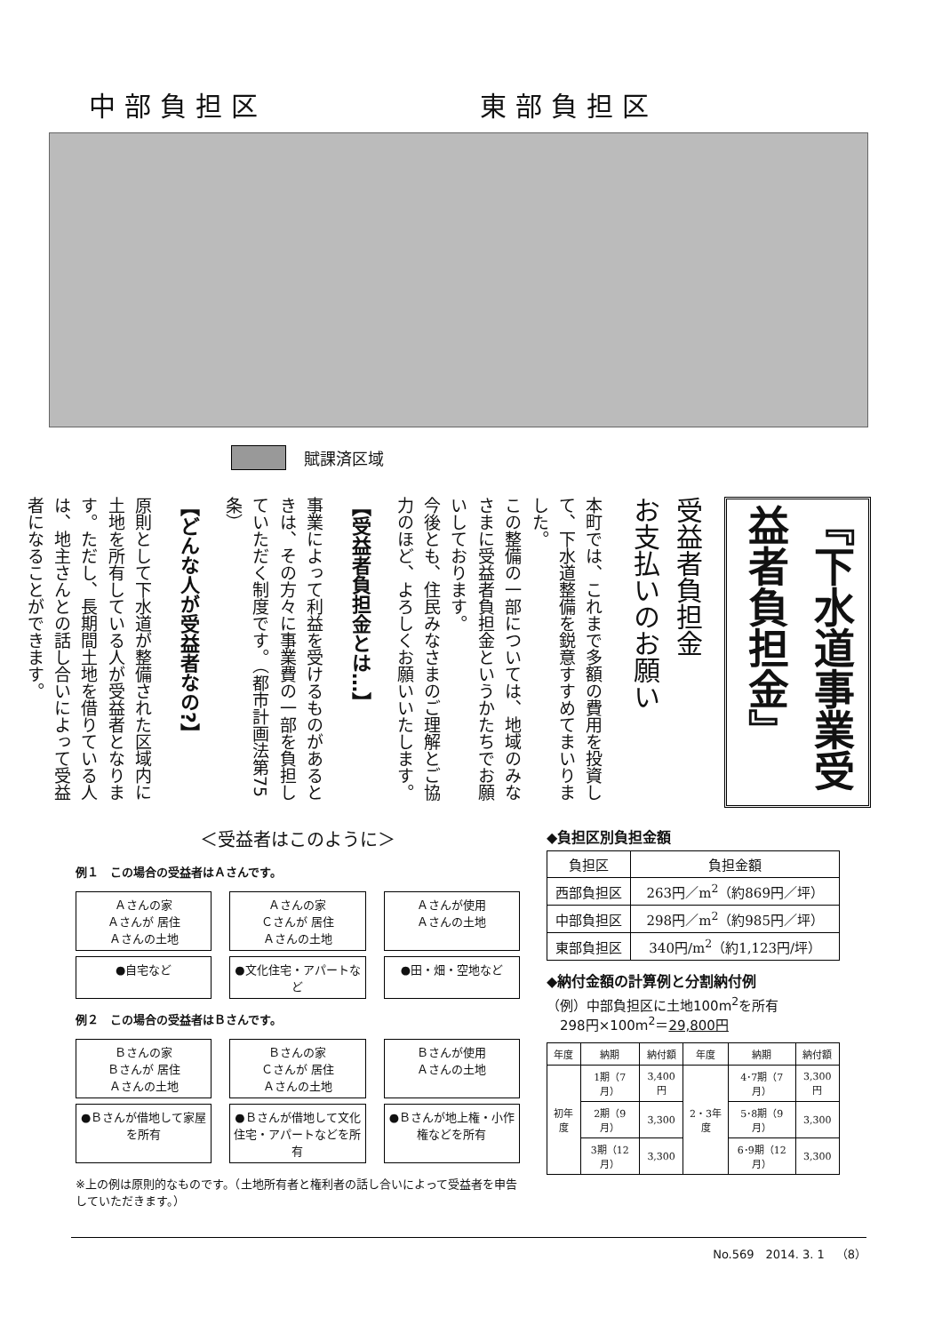中部負担区 東部負担区
賦課済区域
『下水道事業受益者負担金』
受益者負担金
お支払いのお願い
本町では、これまで多額の費用を投資して、下水道整備を鋭意すすめてまいりました。
この整備の一部については、地域のみなさまに受益者負担金というかたちでお願いしております。
今後とも、住民みなさまのご理解とご協力のほど、よろしくお願いいたします。
【受益者負担金とは…】
事業によって利益を受けるものがあるときは、その方々に事業費の一部を負担していただく制度です。（都市計画法第75条）
【どんな人が受益者なの?】
原則として下水道が整備された区域内に土地を所有している人が受益者となります。ただし、長期間土地を借りている人は、地主さんとの話し合いによって受益者になることができます。
＜受益者はこのように＞
例１　この場合の受益者はＡさんです。
Ａさんの家
Ａさんが 居住
Ａさんの土地
Ａさんの家
Ｃさんが 居住
Ａさんの土地
Ａさんが使用
Ａさんの土地
●自宅など ●文化住宅・アパートなど
●田・畑・空地など
例２　この場合の受益者はＢさんです。
Ｂさんの家
Ｂさんが 居住
Ａさんの土地
Ｂさんの家
Ｃさんが 居住
Ａさんの土地
Ｂさんが使用
Ａさんの土地
●Ｂさんが借地して家屋を所有
●Ｂさんが借地して文化住宅・アパートなどを所有
●Ｂさんが地上権・小作権などを所有
※上の例は原則的なものです。（土地所有者と権利者の話し合いによって受益者を申告していただきます。）
◆負担区別負担金額
| 負担区 | 負担金額 |
| --- | --- |
| 西部負担区 | 263円／m<sup>2</sup>（約869円／坪） |
| 中部負担区 | 298円／m<sup>2</sup>（約985円／坪） |
| 東部負担区 | 340円/m<sup>2</sup>（約1,123円/坪） |
◆納付金額の計算例と分割納付例
（例）中部負担区に土地100m<sup>2</sup>を所有
　298円×100m<sup>2</sup>＝29,800円
| 年度 | 納期 | 納付額 | 年度 | 納期 | 納付額 |
| --- | --- | --- | --- | --- | --- |
| 初年度 | 1期（7月） | 3,400円 | 2・3年度 | 4･7期（7月） | 3,300円 |
| | 2期（9月） | 3,300 | | 5･8期（9月） | 3,300 |
| | 3期（12月） | 3,300 | | 6･9期（12月） | 3,300 |
No.569　2014. 3. 1　（8）